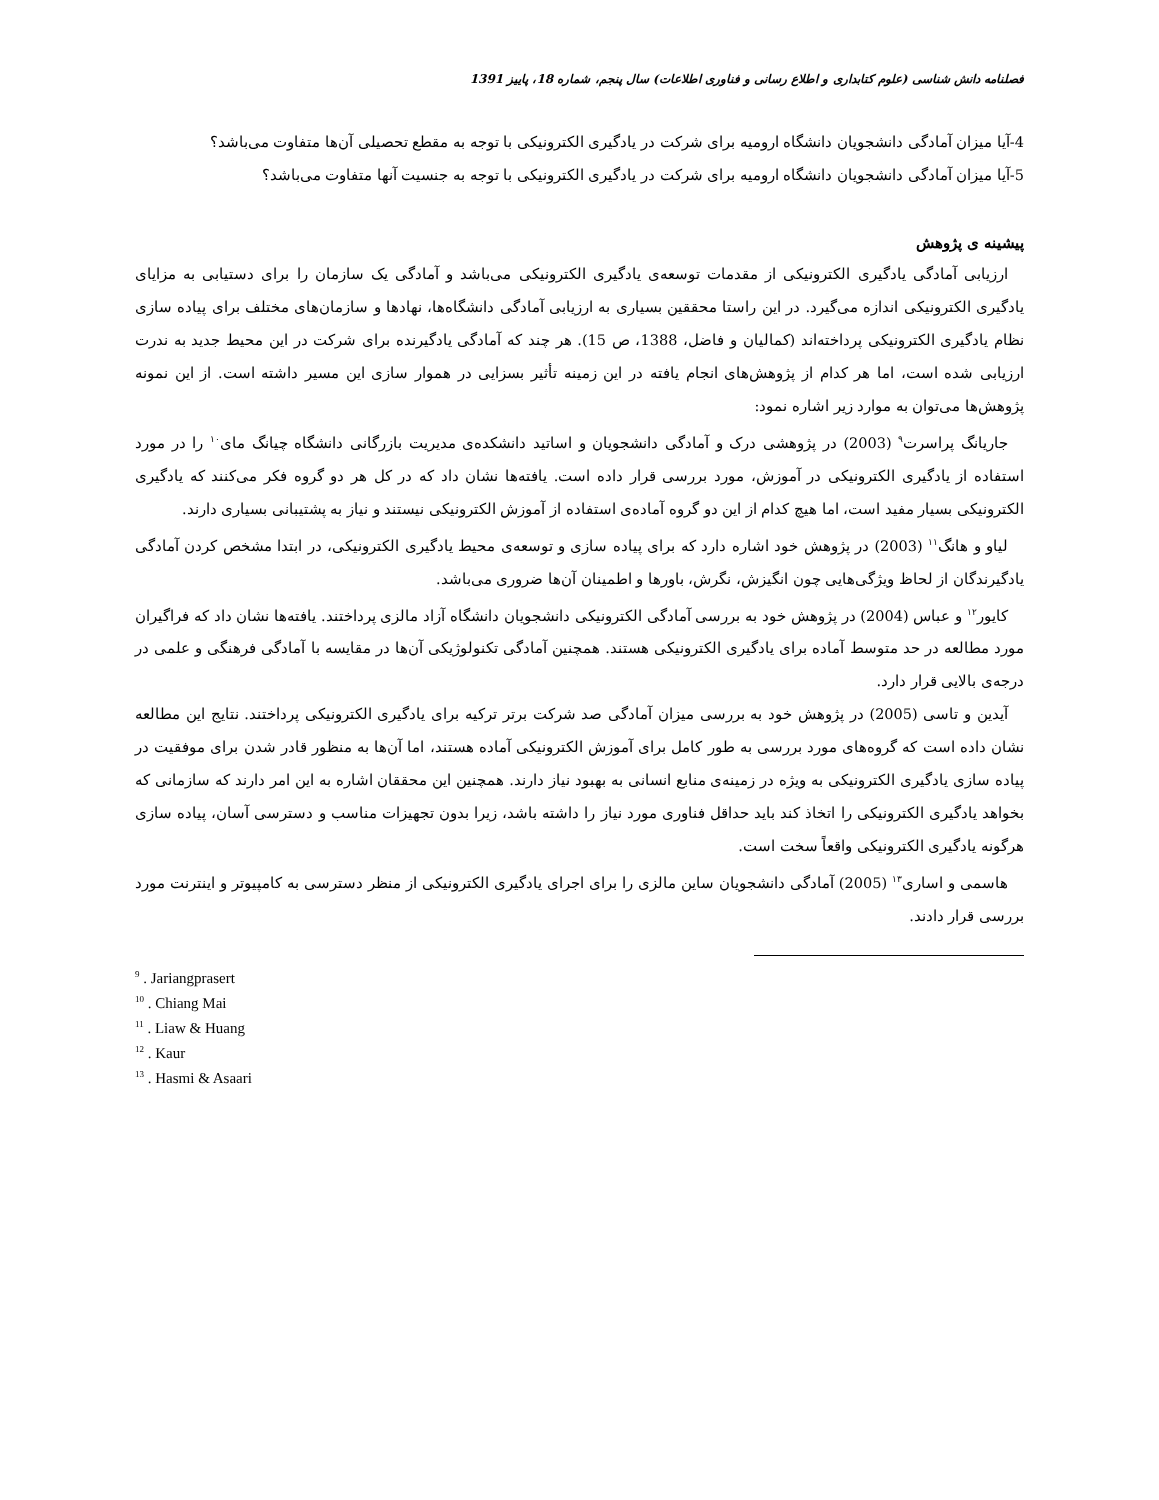فصلنامه دانش شناسی (علوم کتابداری و اطلاع رسانی و فناوری اطلاعات) سال پنجم، شماره 18، پاییز 1391
4-آیا میزان آمادگی دانشجویان دانشگاه ارومیه برای شرکت در یادگیری الکترونیکی با توجه به مقطع تحصیلی آن‌ها متفاوت می‌باشد؟
5-آیا میزان آمادگی دانشجویان دانشگاه ارومیه برای شرکت در یادگیری الکترونیکی با توجه به جنسیت آنها متفاوت می‌باشد؟
پیشینه ی پژوهش
ارزیابی آمادگی یادگیری الکترونیکی از مقدمات توسعه‌ی یادگیری الکترونیکی می‌باشد و آمادگی یک سازمان را برای دستیابی به مزایای یادگیری الکترونیکی اندازه می‌گیرد. در این راستا محققین بسیاری به ارزیابی آمادگی دانشگاه‌ها، نهادها و سازمان‌های مختلف برای پیاده سازی نظام یادگیری الکترونیکی پرداخته‌اند (کمالیان و فاضل، 1388، ص 15). هر چند که آمادگی یادگیرنده برای شرکت در این محیط جدید به ندرت ارزیابی شده است، اما هر کدام از پژوهش‌های انجام یافته در این زمینه تأثیر بسزایی در هموار سازی این مسیر داشته است. از این نمونه پژوهش‌ها می‌توان به موارد زیر اشاره نمود:
جاریانگ پراسرت<sup>۹</sup> (2003) در پژوهشی درک و آمادگی دانشجویان و اساتید دانشکده‌ی مدیریت بازرگانی دانشگاه چیانگ مای<sup>۱۰</sup> را در مورد استفاده از یادگیری الکترونیکی در آموزش، مورد بررسی قرار داده است. یافته‌ها نشان داد که در کل هر دو گروه فکر می‌کنند که یادگیری الکترونیکی بسیار مفید است، اما هیچ کدام از این دو گروه آماده‌ی استفاده از آموزش الکترونیکی نیستند و نیاز به پشتیبانی بسیاری دارند.
لیاو و هانگ<sup>۱۱</sup> (2003) در پژوهش خود اشاره دارد که برای پیاده سازی و توسعه‌ی محیط یادگیری الکترونیکی، در ابتدا مشخص کردن آمادگی یادگیرندگان از لحاظ ویژگی‌هایی چون انگیزش، نگرش، باورها و اطمینان آن‌ها ضروری می‌باشد.
کایور<sup>۱۲</sup> و عباس (2004) در پژوهش خود به بررسی آمادگی الکترونیکی دانشجویان دانشگاه آزاد مالزی پرداختند. یافته‌ها نشان داد که فراگیران مورد مطالعه در حد متوسط آماده برای یادگیری الکترونیکی هستند. همچنین آمادگی تکنولوژیکی آن‌ها در مقایسه با آمادگی فرهنگی و علمی در درجه‌ی بالایی قرار دارد.
آیدین و تاسی (2005) در پژوهش خود به بررسی میزان آمادگی صد شرکت برتر ترکیه برای یادگیری الکترونیکی پرداختند. نتایج این مطالعه نشان داده است که گروه‌های مورد بررسی به طور کامل برای آموزش الکترونیکی آماده هستند، اما آن‌ها به منظور قادر شدن برای موفقیت در پیاده سازی یادگیری الکترونیکی به ویژه در زمینه‌ی منابع انسانی به بهبود نیاز دارند. همچنین این محققان اشاره به این امر دارند که سازمانی که بخواهد یادگیری الکترونیکی را اتخاذ کند باید حداقل فناوری مورد نیاز را داشته باشد، زیرا بدون تجهیزات مناسب و دسترسی آسان، پیاده سازی هرگونه یادگیری الکترونیکی واقعاً سخت است.
هاسمی و اساری<sup>۱۳</sup> (2005) آمادگی دانشجویان ساین مالزی را برای اجرای یادگیری الکترونیکی از منظر دسترسی به کامپیوتر و اینترنت مورد بررسی قرار دادند.
<sup>9</sup> . Jariangprasert
<sup>10</sup> . Chiang Mai
<sup>11</sup> . Liaw & Huang
<sup>12</sup> . Kaur
<sup>13</sup> . Hasmi & Asaari